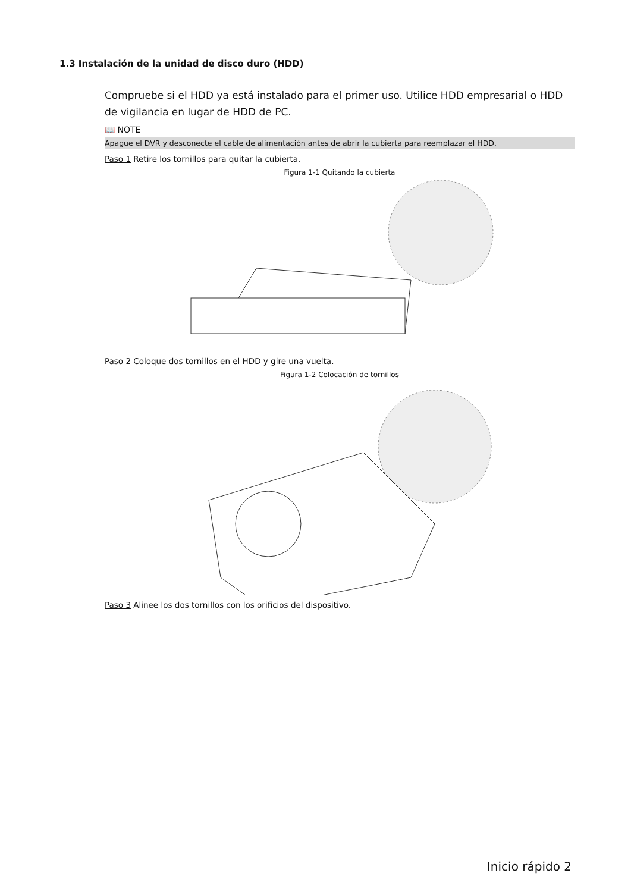1.3 Instalación de la unidad de disco duro (HDD)
Compruebe si el HDD ya está instalado para el primer uso. Utilice HDD empresarial o HDD de vigilancia en lugar de HDD de PC.
📖 NOTE
Apague el DVR y desconecte el cable de alimentación antes de abrir la cubierta para reemplazar el HDD.
Paso 1 Retire los tornillos para quitar la cubierta.
Figura 1-1 Quitando la cubierta
Paso 2 Coloque dos tornillos en el HDD y gire una vuelta.
Figura 1-2 Colocación de tornillos
Paso 3 Alinee los dos tornillos con los orificios del dispositivo.
Inicio rápido 2